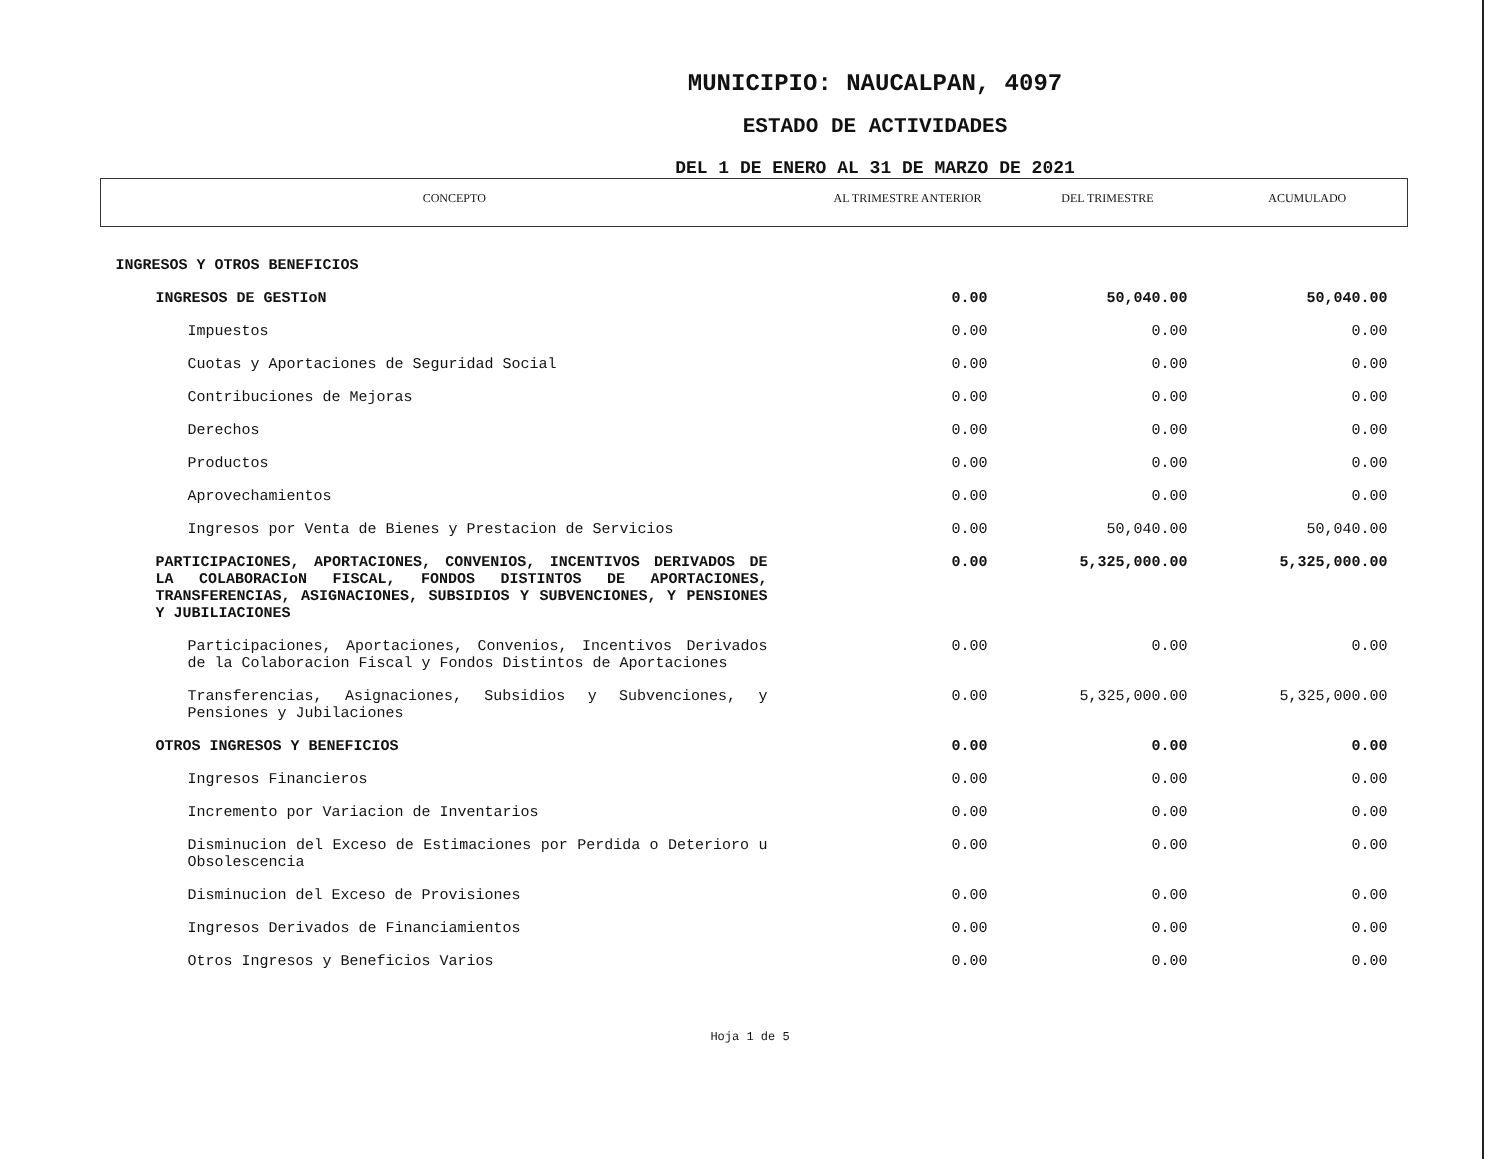MUNICIPIO: NAUCALPAN, 4097
ESTADO DE ACTIVIDADES
DEL 1 DE ENERO AL 31 DE MARZO DE 2021
| CONCEPTO | AL TRIMESTRE ANTERIOR | DEL TRIMESTRE | ACUMULADO |
| --- | --- | --- | --- |
| INGRESOS Y OTROS BENEFICIOS | | | |
| INGRESOS DE GESTIoN | 0.00 | 50,040.00 | 50,040.00 |
| Impuestos | 0.00 | 0.00 | 0.00 |
| Cuotas y Aportaciones de Seguridad Social | 0.00 | 0.00 | 0.00 |
| Contribuciones de Mejoras | 0.00 | 0.00 | 0.00 |
| Derechos | 0.00 | 0.00 | 0.00 |
| Productos | 0.00 | 0.00 | 0.00 |
| Aprovechamientos | 0.00 | 0.00 | 0.00 |
| Ingresos por Venta de Bienes y Prestacion de Servicios | 0.00 | 50,040.00 | 50,040.00 |
| PARTICIPACIONES, APORTACIONES, CONVENIOS, INCENTIVOS DERIVADOS DE LA COLABORACIoN FISCAL, FONDOS DISTINTOS DE APORTACIONES, TRANSFERENCIAS, ASIGNACIONES, SUBSIDIOS Y SUBVENCIONES, Y PENSIONES Y JUBILIACIONES | 0.00 | 5,325,000.00 | 5,325,000.00 |
| Participaciones, Aportaciones, Convenios, Incentivos Derivados de la Colaboracion Fiscal y Fondos Distintos de Aportaciones | 0.00 | 0.00 | 0.00 |
| Transferencias, Asignaciones, Subsidios y Subvenciones, y Pensiones y Jubilaciones | 0.00 | 5,325,000.00 | 5,325,000.00 |
| OTROS INGRESOS Y BENEFICIOS | 0.00 | 0.00 | 0.00 |
| Ingresos Financieros | 0.00 | 0.00 | 0.00 |
| Incremento por Variacion de Inventarios | 0.00 | 0.00 | 0.00 |
| Disminucion del Exceso de Estimaciones por Perdida o Deterioro u Obsolescencia | 0.00 | 0.00 | 0.00 |
| Disminucion del Exceso de Provisiones | 0.00 | 0.00 | 0.00 |
| Ingresos Derivados de Financiamientos | 0.00 | 0.00 | 0.00 |
| Otros Ingresos y Beneficios Varios | 0.00 | 0.00 | 0.00 |
Hoja 1 de 5